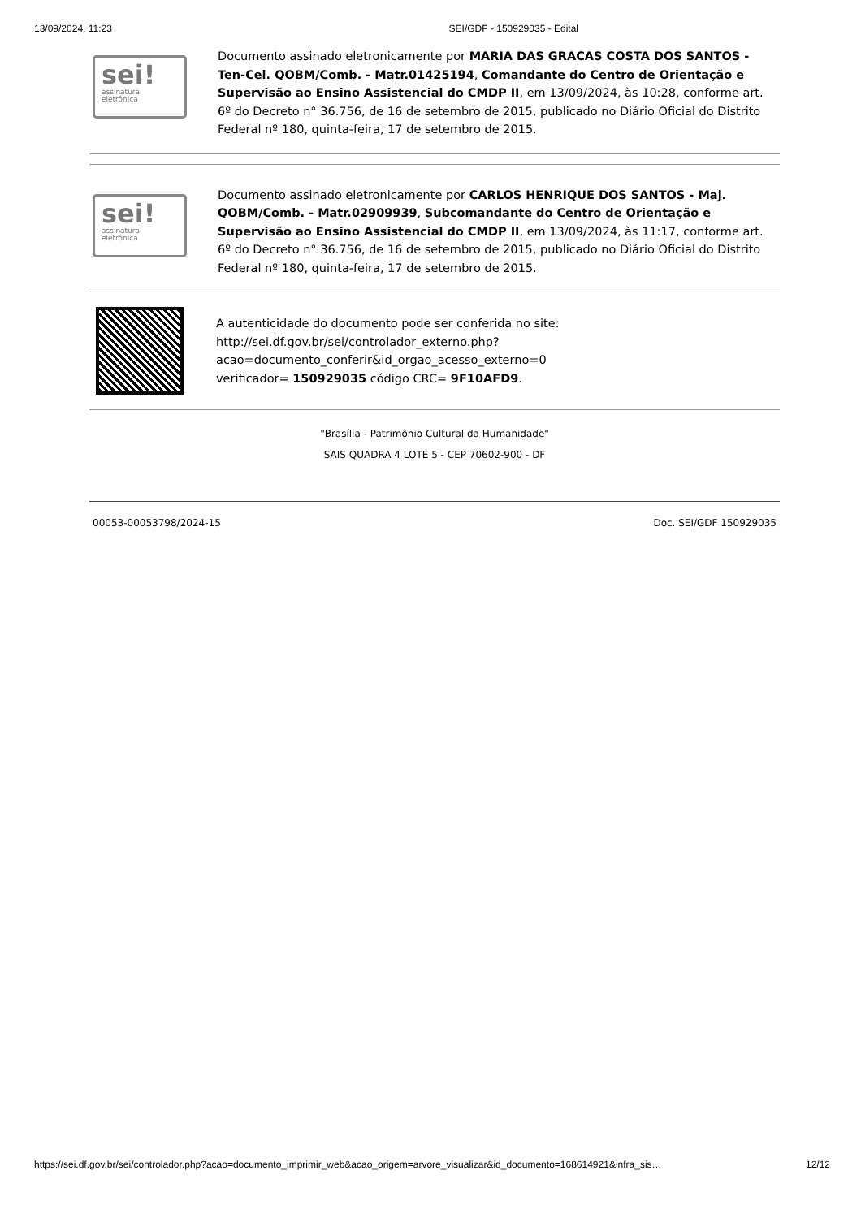13/09/2024, 11:23 SEI/GDF - 150929035 - Edital
sei!
assinatura
eletrônica
Documento assinado eletronicamente por MARIA DAS GRACAS COSTA DOS SANTOS - Ten-Cel. QOBM/Comb. - Matr.01425194, Comandante do Centro de Orientação e Supervisão ao Ensino Assistencial do CMDP II, em 13/09/2024, às 10:28, conforme art. 6º do Decreto n° 36.756, de 16 de setembro de 2015, publicado no Diário Oficial do Distrito Federal nº 180, quinta-feira, 17 de setembro de 2015.
sei!
assinatura
eletrônica
Documento assinado eletronicamente por CARLOS HENRIQUE DOS SANTOS - Maj. QOBM/Comb. - Matr.02909939, Subcomandante do Centro de Orientação e Supervisão ao Ensino Assistencial do CMDP II, em 13/09/2024, às 11:17, conforme art. 6º do Decreto n° 36.756, de 16 de setembro de 2015, publicado no Diário Oficial do Distrito Federal nº 180, quinta-feira, 17 de setembro de 2015.
A autenticidade do documento pode ser conferida no site:
http://sei.df.gov.br/sei/controlador_externo.php?
acao=documento_conferir&id_orgao_acesso_externo=0
verificador= 150929035 código CRC= 9F10AFD9.
"Brasília - Patrimônio Cultural da Humanidade"
SAIS QUADRA 4 LOTE 5 - CEP 70602-900 - DF
00053-00053798/2024-15 Doc. SEI/GDF 150929035
https://sei.df.gov.br/sei/controlador.php?acao=documento_imprimir_web&acao_origem=arvore_visualizar&id_documento=168614921&infra_sis… 12/12